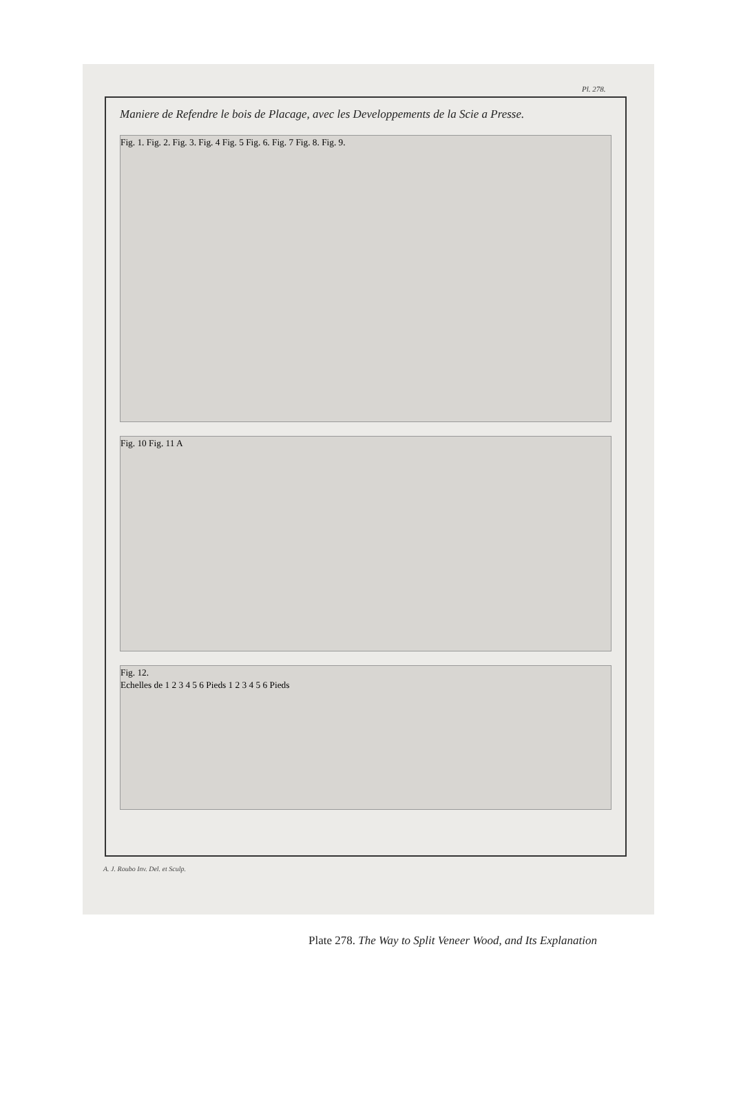Pl. 278.
Maniere de Refendre le bois de Placage, avec les Developpements de la Scie a Presse.
Fig. 1. Fig. 2. Fig. 3. Fig. 4 Fig. 5 Fig. 6. Fig. 7 Fig. 8. Fig. 9.
Fig. 10 Fig. 11 A
Fig. 12.
Echelles de 1 2 3 4 5 6 Pieds 1 2 3 4 5 6 Pieds
A. J. Roubo Inv. Del. et Sculp.
Plate 278. The Way to Split Veneer Wood, and Its Explanation